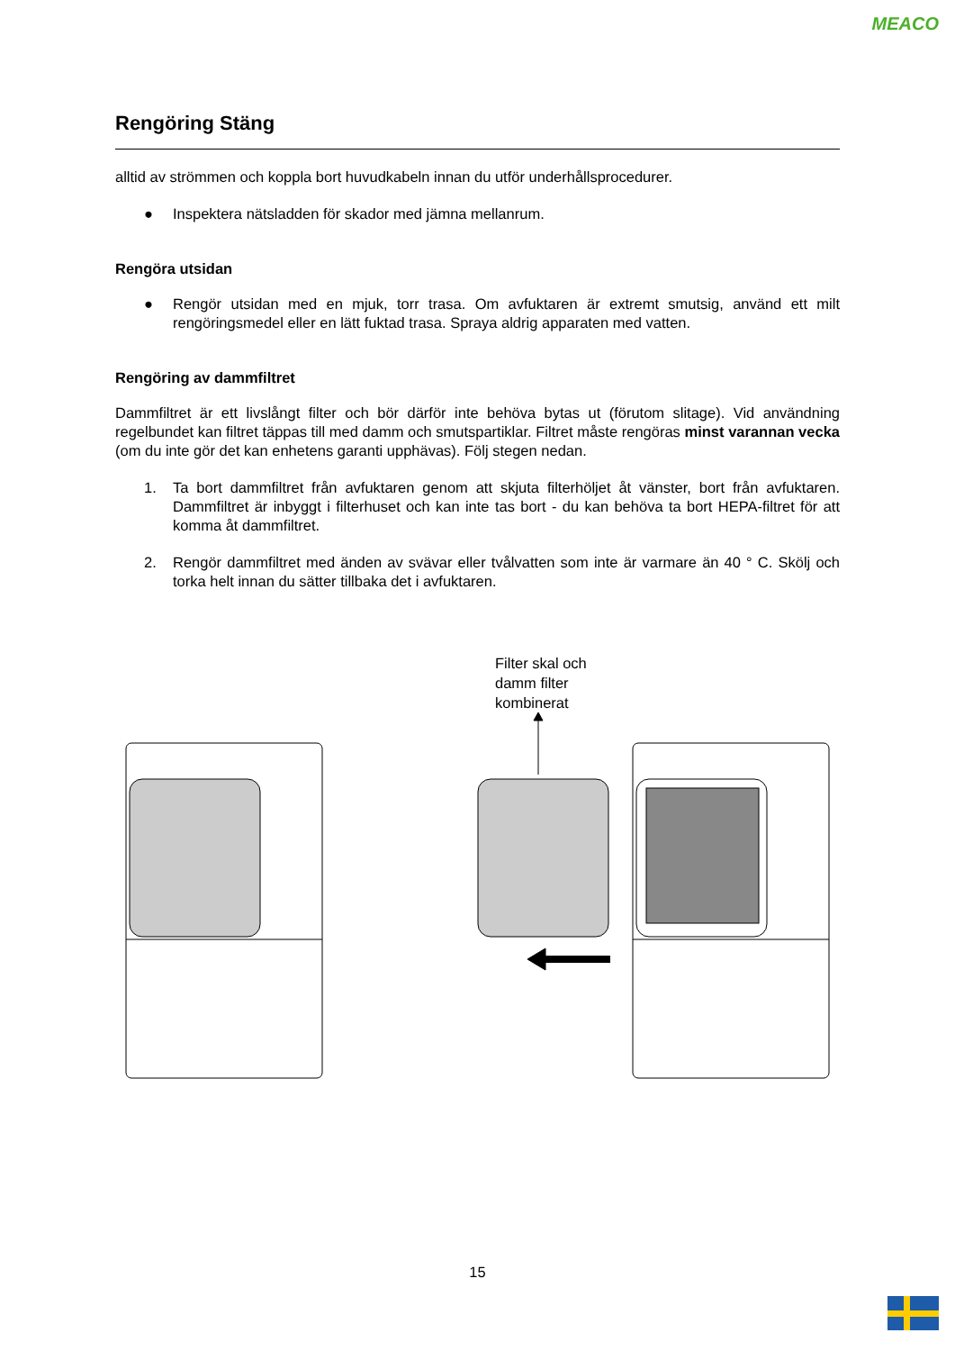MEACO
Rengöring Stäng
alltid av strömmen och koppla bort huvudkabeln innan du utför underhållsprocedurer.
● Inspektera nätsladden för skador med jämna mellanrum.
Rengöra utsidan
● Rengör utsidan med en mjuk, torr trasa. Om avfuktaren är extremt smutsig, använd ett milt rengöringsmedel eller en lätt fuktad trasa. Spraya aldrig apparaten med vatten.
Rengöring av dammfiltret
Dammfiltret är ett livslångt filter och bör därför inte behöva bytas ut (förutom slitage). Vid användning regelbundet kan filtret täppas till med damm och smutspartiklar. Filtret måste rengöras minst varannan vecka (om du inte gör det kan enhetens garanti upphävas). Följ stegen nedan.
1. Ta bort dammfiltret från avfuktaren genom att skjuta filterhöljet åt vänster, bort från avfuktaren. Dammfiltret är inbyggt i filterhuset och kan inte tas bort - du kan behöva ta bort HEPA-filtret för att komma åt dammfiltret.
2. Rengör dammfiltret med änden av svävar eller tvålvatten som inte är varmare än 40 ° C. Skölj och torka helt innan du sätter tillbaka det i avfuktaren.
Filter skal och
damm filter
kombinerat
15